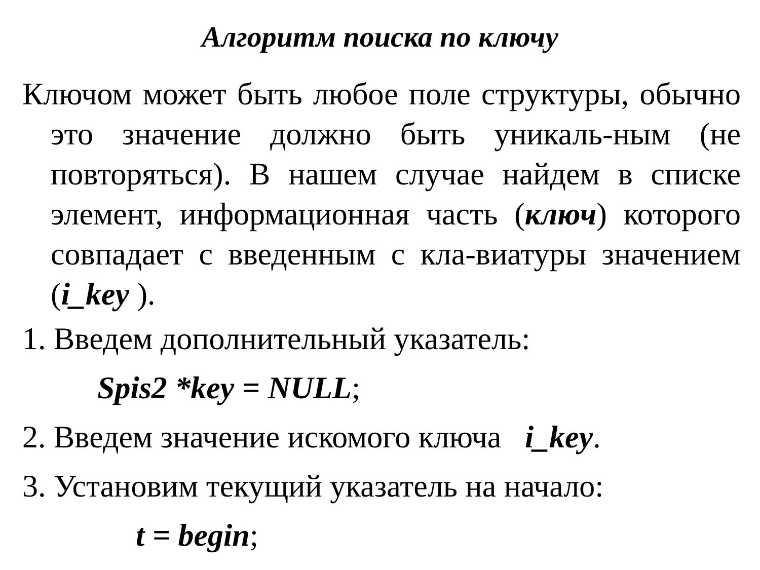Алгоритм поиска по ключу
Ключом может быть любое поле структуры, обычно это значение должно быть уникаль-ным (не повторяться). В нашем случае найдем в списке элемент, информационная часть (ключ) которого совпадает с введенным с кла-виатуры значением (i_key ).
1. Введем дополнительный указатель:
Spis2 *key = NULL;
2. Введем значение искомого ключа i_key.
3. Установим текущий указатель на начало:
t = begin;